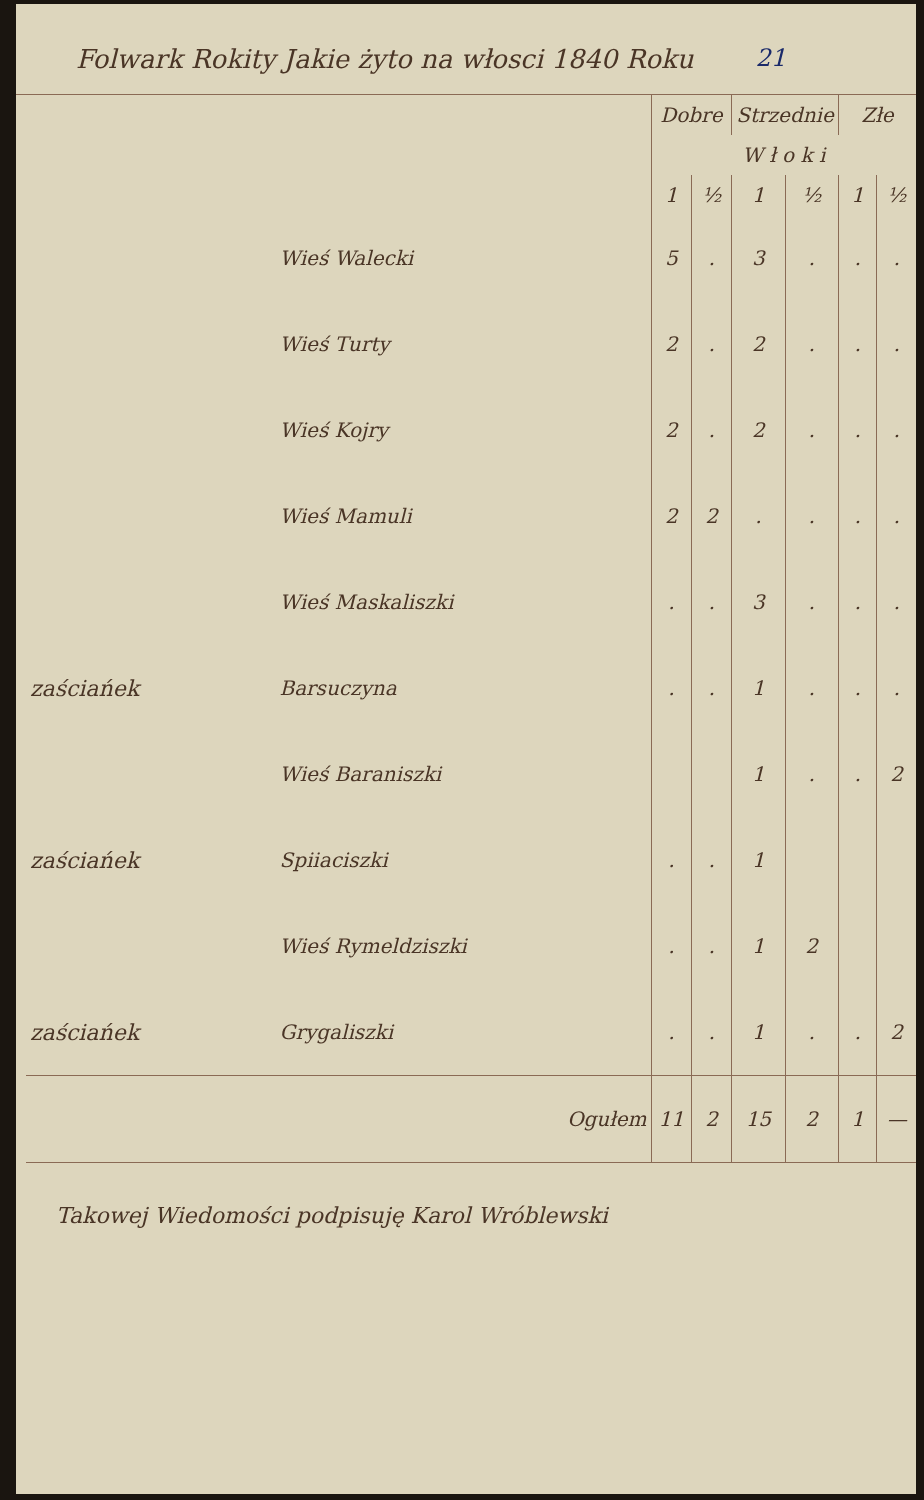Folwark Rokity Jakie żyto na włosci 1840 Roku 21
| | | Dobre | | Strzednie | | Złe | |
| --- | --- | --- | --- | --- | --- | --- | --- |
| | | W ł o k i | | | | | |
| | | 1 | ½ | 1 | ½ | 1 | ½ |
| | Wieś Walecki | 5 | . | 3 | . | . | . |
| | Wieś Turty | 2 | . | 2 | . | . | . |
| | Wieś Kojry | 2 | . | 2 | . | . | . |
| | Wieś Mamuli | 2 | 2 | . | . | . | . |
| | Wieś Maskaliszki | . | . | 3 | . | . | . |
| zaściańek | Barsuczyna | . | . | 1 | . | . | . |
| | Wieś Baraniszki | | | 1 | . | . | 2 |
| zaściańek | Spiiaciszki | . | . | 1 | | | |
| | Wieś Rymeldziszki | . | . | 1 | 2 | | |
| zaściańek | Grygaliszki | . | . | 1 | . | . | 2 |
| | Ogułem | 11 | 2 | 15 | 2 | 1 | — |
Takowej Wiedomości podpisuję Karol Wróblewski